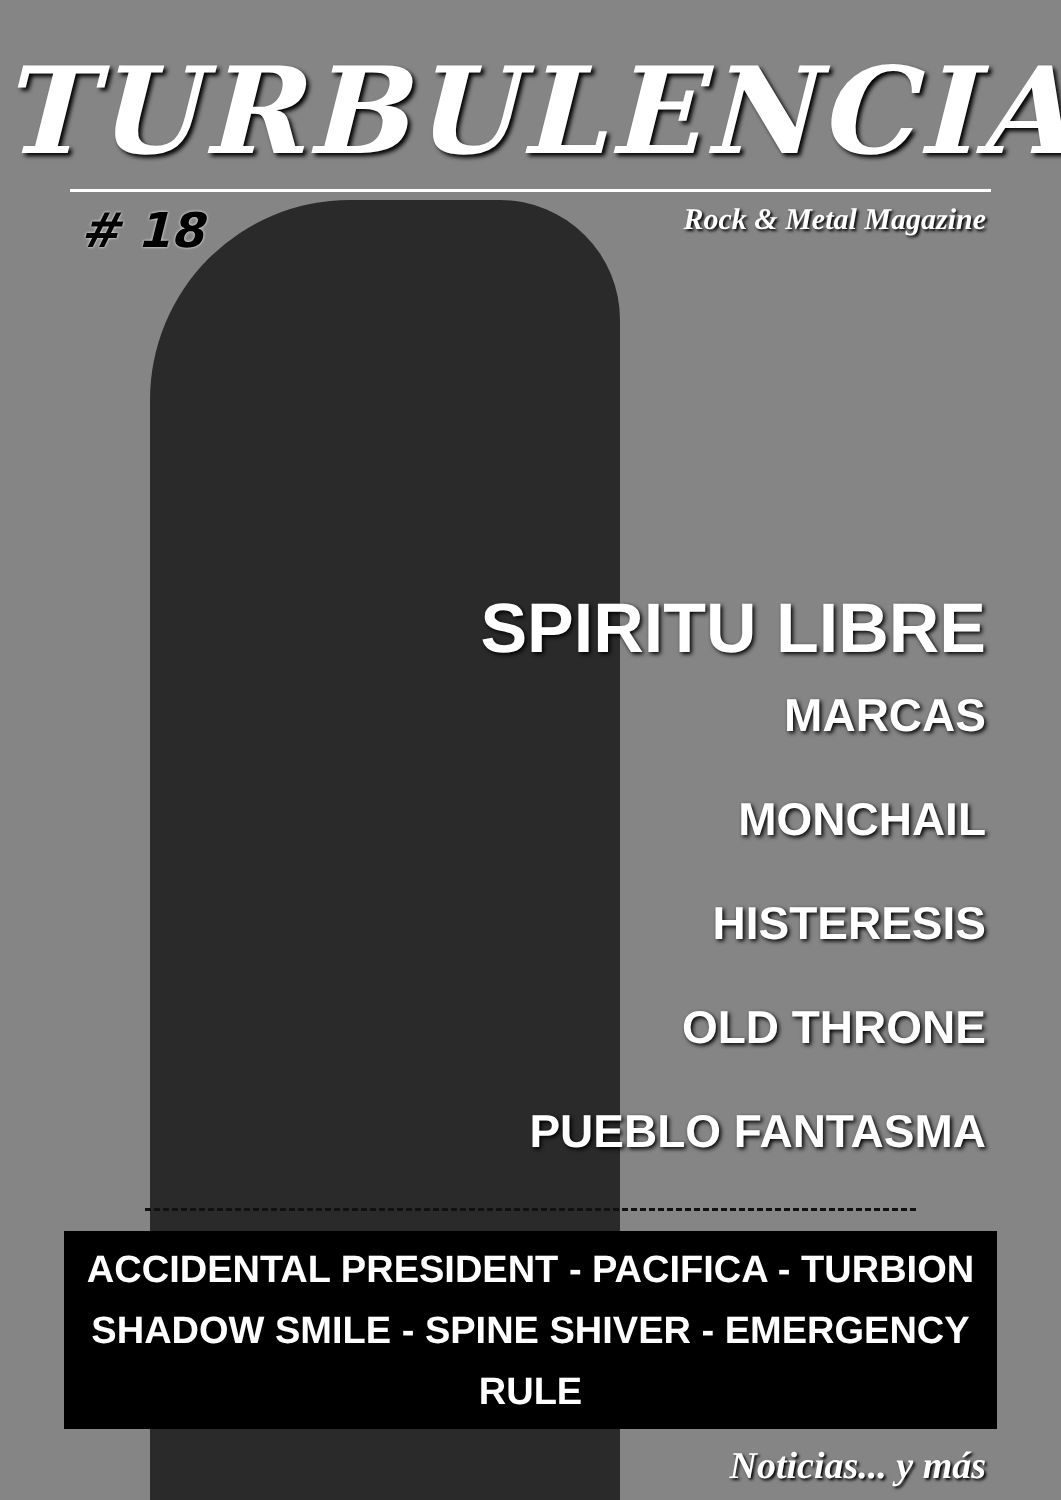TURBULENCIA
# 18 Rock & Metal Magazine
SPIRITU LIBRE
MARCAS
MONCHAIL
HISTERESIS
OLD THRONE
PUEBLO FANTASMA
ACCIDENTAL PRESIDENT - PACIFICA - TURBION
SHADOW SMILE - SPINE SHIVER - EMERGENCY RULE
Noticias... y más